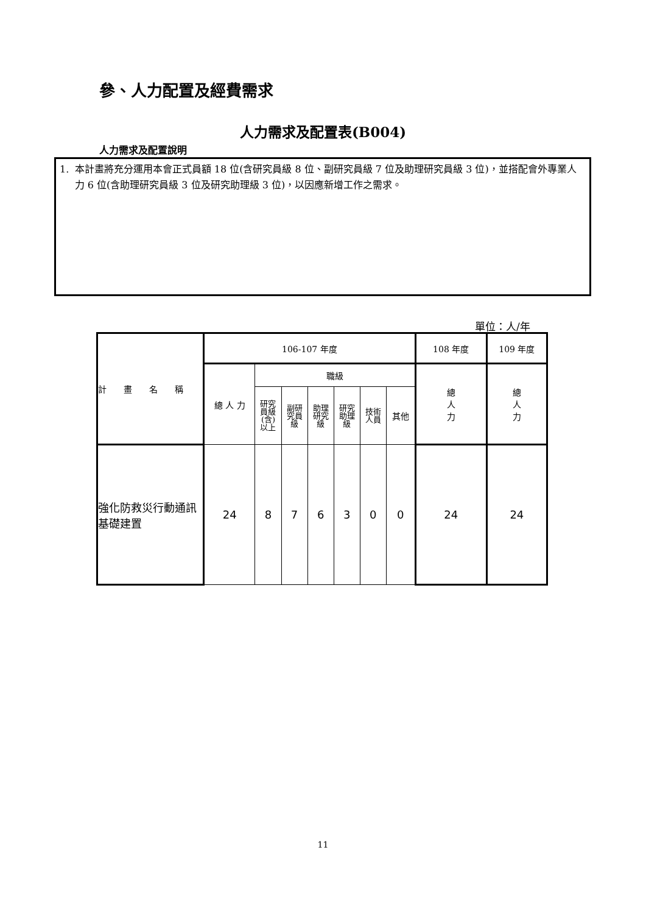參、人力配置及經費需求
人力需求及配置表(B004)
人力需求及配置說明
1. 本計畫將充分運用本會正式員額 18 位(含研究員級 8 位、副研究員級 7 位及助理研究員級 3 位)，並搭配會外專業人力 6 位(含助理研究員級 3 位及研究助理級 3 位)，以因應新增工作之需求。
單位：人/年
| 計 畫 名 稱 | 106-107 年度 | | | | | | | 108 年度 | 109 年度 |
| --- | --- | --- | --- | --- | --- | --- | --- | --- | --- |
| | 總 人 力 | 職級 | | | | | | 總 人 力 | 總 人 力 |
| | | 研究 員級 (含) 以上 | 副研 究員 級 | 助理 研究 級 | 研究 助理 級 | 技術 人員 | 其他 | | |
| 強化防救災行動通訊基礎建置 | 24 | 8 | 7 | 6 | 3 | 0 | 0 | 24 | 24 |
11